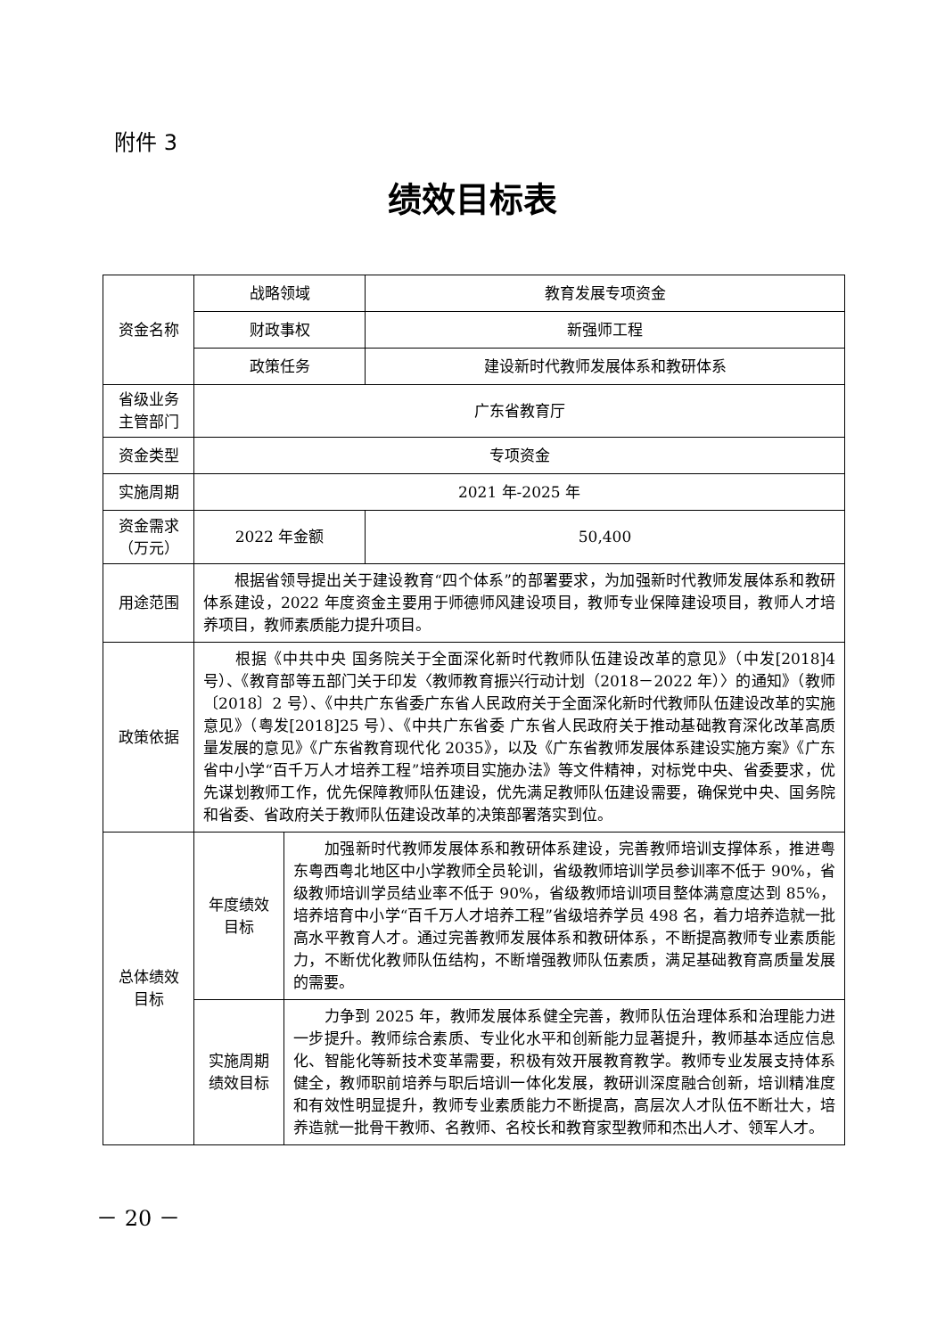附件 3
绩效目标表
| 资金名称 | 战略领域 | | 教育发展专项资金 |
| | 财政事权 | | 新强师工程 |
| | 政策任务 | | 建设新时代教师发展体系和教研体系 |
| 省级业务 主管部门 | 广东省教育厅 | | |
| 资金类型 | 专项资金 | | |
| 实施周期 | 2021 年-2025 年 | | |
| 资金需求 （万元） | 2022 年金额 | | 50,400 |
| 用途范围 | 根据省领导提出关于建设教育“四个体系”的部署要求，为加强新时代教师发展体系和教研体系建设，2022 年度资金主要用于师德师风建设项目，教师专业保障建设项目，教师人才培养项目，教师素质能力提升项目。 | | |
| 政策依据 | 根据《中共中央 国务院关于全面深化新时代教师队伍建设改革的意见》（中发[2018]4 号）、《教育部等五部门关于印发〈教师教育振兴行动计划（2018－2022 年）〉的通知》（教师〔2018〕2 号）、《中共广东省委广东省人民政府关于全面深化新时代教师队伍建设改革的实施意见》（粤发[2018]25 号）、《中共广东省委 广东省人民政府关于推动基础教育深化改革高质量发展的意见》《广东省教育现代化 2035》，以及《广东省教师发展体系建设实施方案》《广东省中小学“百千万人才培养工程”培养项目实施办法》等文件精神，对标党中央、省委要求，优先谋划教师工作，优先保障教师队伍建设，优先满足教师队伍建设需要，确保党中央、国务院和省委、省政府关于教师队伍建设改革的决策部署落实到位。 | | |
| 总体绩效 目标 | 年度绩效 目标 | 加强新时代教师发展体系和教研体系建设，完善教师培训支撑体系，推进粤东粤西粤北地区中小学教师全员轮训，省级教师培训学员参训率不低于 90%，省级教师培训学员结业率不低于 90%，省级教师培训项目整体满意度达到 85%，培养培育中小学“百千万人才培养工程”省级培养学员 498 名，着力培养造就一批高水平教育人才。通过完善教师发展体系和教研体系，不断提高教师专业素质能力，不断优化教师队伍结构，不断增强教师队伍素质，满足基础教育高质量发展的需要。 | |
| | 实施周期 绩效目标 | 力争到 2025 年，教师发展体系健全完善，教师队伍治理体系和治理能力进一步提升。教师综合素质、专业化水平和创新能力显著提升，教师基本适应信息化、智能化等新技术变革需要，积极有效开展教育教学。教师专业发展支持体系健全，教师职前培养与职后培训一体化发展，教研训深度融合创新，培训精准度和有效性明显提升，教师专业素质能力不断提高，高层次人才队伍不断壮大，培养造就一批骨干教师、名教师、名校长和教育家型教师和杰出人才、领军人才。 | |
－ 20 －